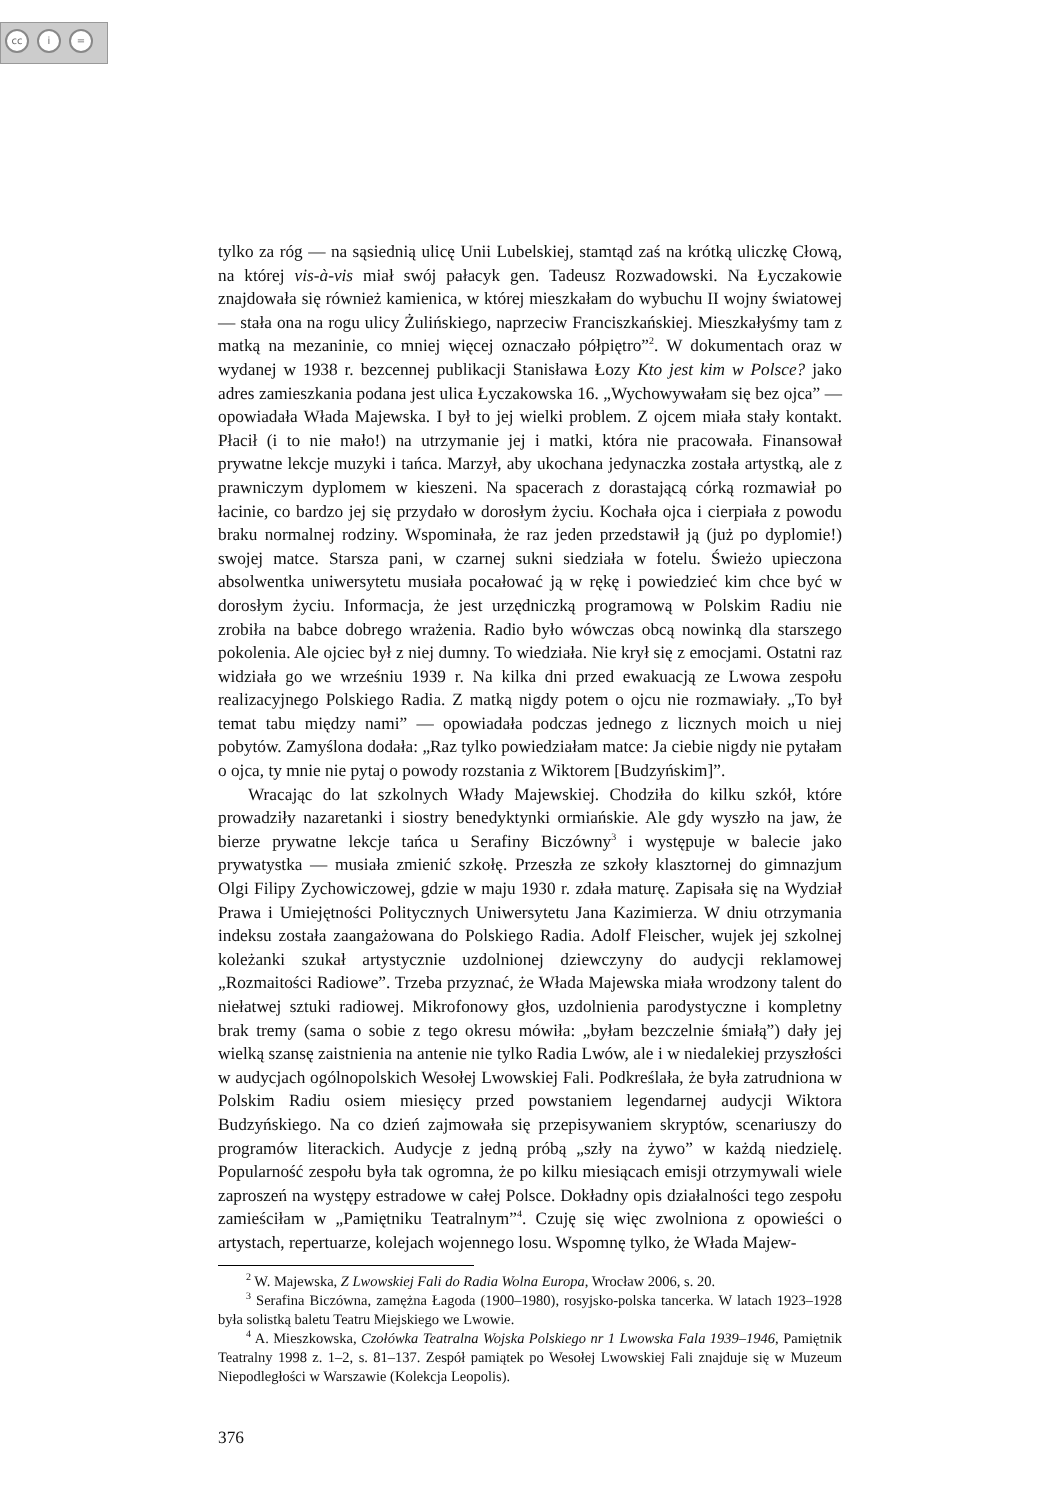cc i =
tylko za róg — na sąsiednią ulicę Unii Lubelskiej, stamtąd zaś na krótką uliczkę Cłową, na której vis-à-vis miał swój pałacyk gen. Tadeusz Rozwadowski. Na Łyczakowie znajdowała się również kamienica, w której mieszkałam do wybuchu II wojny światowej — stała ona na rogu ulicy Żulińskiego, naprzeciw Franciszkańskiej. Mieszkałyśmy tam z matką na mezaninie, co mniej więcej oznaczało półpiętro”<sup>2</sup>. W dokumentach oraz w wydanej w 1938 r. bezcennej publikacji Stanisława Łozy Kto jest kim w Polsce? jako adres zamieszkania podana jest ulica Łyczakowska 16. „Wychowywałam się bez ojca” — opowiadała Włada Majewska. I był to jej wielki problem. Z ojcem miała stały kontakt. Płacił (i to nie mało!) na utrzymanie jej i matki, która nie pracowała. Finansował prywatne lekcje muzyki i tańca. Marzył, aby ukochana jedynaczka została artystką, ale z prawniczym dyplomem w kieszeni. Na spacerach z dorastającą córką rozmawiał po łacinie, co bardzo jej się przydało w dorosłym życiu. Kochała ojca i cierpiała z powodu braku normalnej rodziny. Wspominała, że raz jeden przedstawił ją (już po dyplomie!) swojej matce. Starsza pani, w czarnej sukni siedziała w fotelu. Świeżo upieczona absolwentka uniwersytetu musiała pocałować ją w rękę i powiedzieć kim chce być w dorosłym życiu. Informacja, że jest urzędniczką programową w Polskim Radiu nie zrobiła na babce dobrego wrażenia. Radio było wówczas obcą nowinką dla starszego pokolenia. Ale ojciec był z niej dumny. To wiedziała. Nie krył się z emocjami. Ostatni raz widziała go we wrześniu 1939 r. Na kilka dni przed ewakuacją ze Lwowa zespołu realizacyjnego Polskiego Radia. Z matką nigdy potem o ojcu nie rozmawiały. „To był temat tabu między nami” — opowiadała podczas jednego z licznych moich u niej pobytów. Zamyślona dodała: „Raz tylko powiedziałam matce: Ja ciebie nigdy nie pytałam o ojca, ty mnie nie pytaj o powody rozstania z Wiktorem [Budzyńskim]”.
Wracając do lat szkolnych Włady Majewskiej. Chodziła do kilku szkół, które prowadziły nazaretanki i siostry benedyktynki ormiańskie. Ale gdy wyszło na jaw, że bierze prywatne lekcje tańca u Serafiny Biczówny<sup>3</sup> i występuje w balecie jako prywatystka — musiała zmienić szkołę. Przeszła ze szkoły klasztornej do gimnazjum Olgi Filipy Zychowiczowej, gdzie w maju 1930 r. zdała maturę. Zapisała się na Wydział Prawa i Umiejętności Politycznych Uniwersytetu Jana Kazimierza. W dniu otrzymania indeksu została zaangażowana do Polskiego Radia. Adolf Fleischer, wujek jej szkolnej koleżanki szukał artystycznie uzdolnionej dziewczyny do audycji reklamowej „Rozmaitości Radiowe”. Trzeba przyznać, że Włada Majewska miała wrodzony talent do niełatwej sztuki radiowej. Mikrofonowy głos, uzdolnienia parodystyczne i kompletny brak tremy (sama o sobie z tego okresu mówiła: „byłam bezczelnie śmiałą”) dały jej wielką szansę zaistnienia na antenie nie tylko Radia Lwów, ale i w niedalekiej przyszłości w audycjach ogólnopolskich Wesołej Lwowskiej Fali. Podkreślała, że była zatrudniona w Polskim Radiu osiem miesięcy przed powstaniem legendarnej audycji Wiktora Budzyńskiego. Na co dzień zajmowała się przepisywaniem skryptów, scenariuszy do programów literackich. Audycje z jedną próbą „szły na żywo” w każdą niedzielę. Popularność zespołu była tak ogromna, że po kilku miesiącach emisji otrzymywali wiele zaproszeń na występy estradowe w całej Polsce. Dokładny opis działalności tego zespołu zamieściłam w „Pamiętniku Teatralnym”<sup>4</sup>. Czuję się więc zwolniona z opowieści o artystach, repertuarze, kolejach wojennego losu. Wspomnę tylko, że Włada Majew-
<sup>2</sup> W. Majewska, Z Lwowskiej Fali do Radia Wolna Europa, Wrocław 2006, s. 20.
<sup>3</sup> Serafina Biczówna, zamężna Łagoda (1900–1980), rosyjsko-polska tancerka. W latach 1923–1928 była solistką baletu Teatru Miejskiego we Lwowie.
<sup>4</sup> A. Mieszkowska, Czołówka Teatralna Wojska Polskiego nr 1 Lwowska Fala 1939–1946, Pamiętnik Teatralny 1998 z. 1–2, s. 81–137. Zespół pamiątek po Wesołej Lwowskiej Fali znajduje się w Muzeum Niepodległości w Warszawie (Kolekcja Leopolis).
376